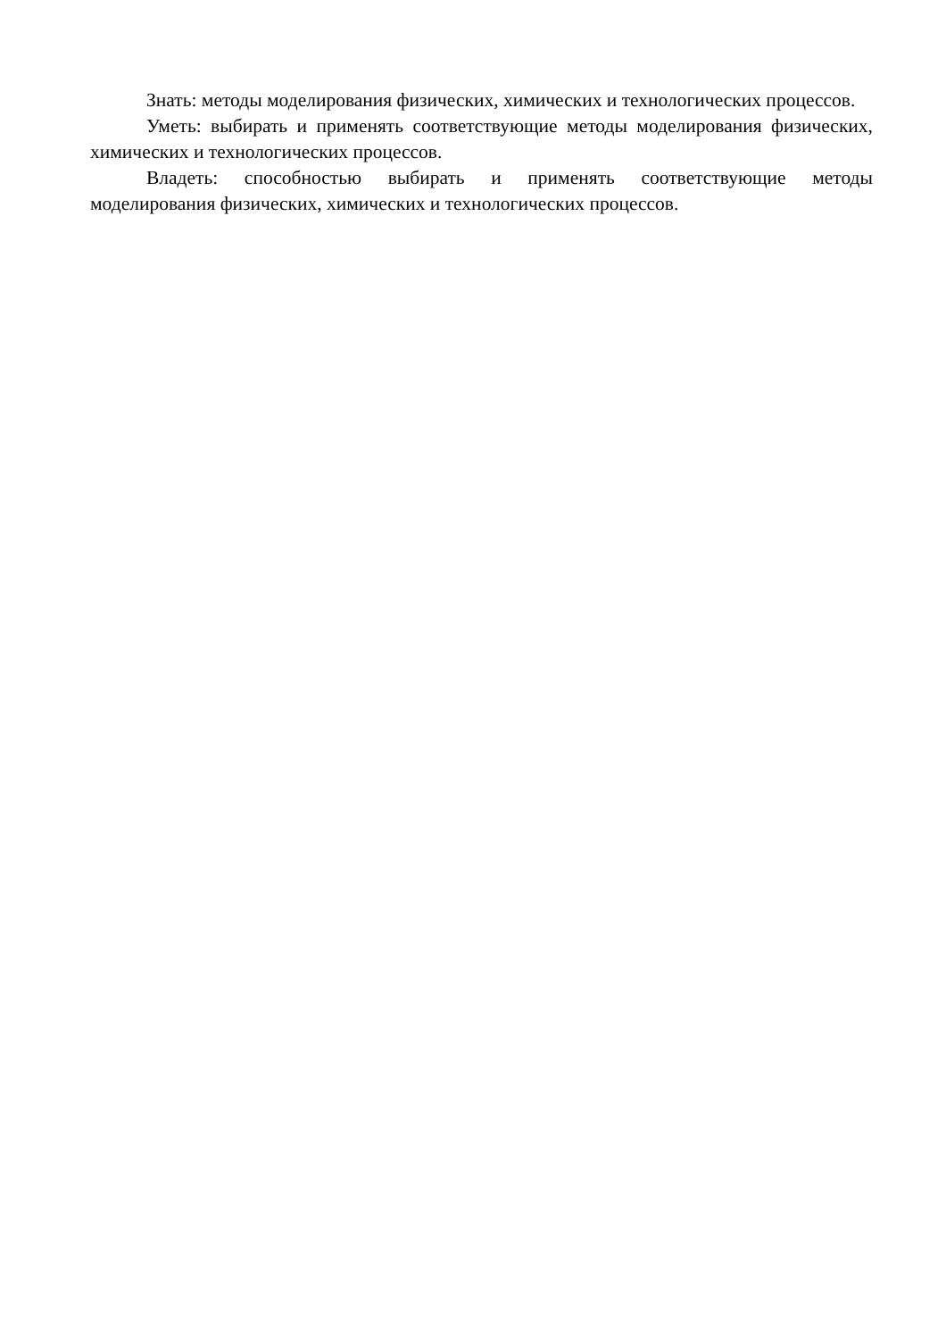Знать: методы моделирования физических, химических и технологических процессов.
Уметь: выбирать и применять соответствующие методы моделирования физических, химических и технологических процессов.
Владеть: способностью выбирать и применять соответствующие методы моделирования физических, химических и технологических процессов.